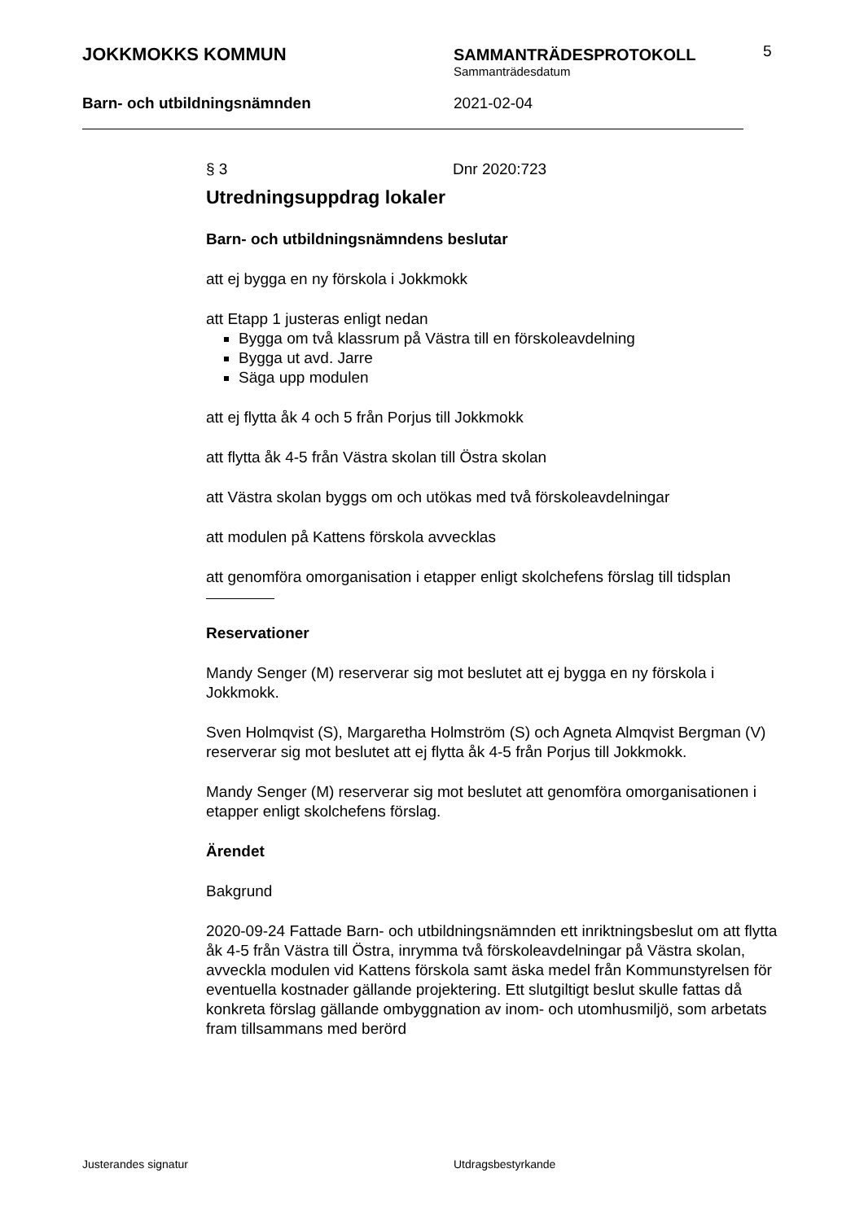JOKKMOKKS KOMMUN SAMMANTRÄDESPROTOKOLL
Sammanträdesdatum
5
Barn- och utbildningsnämnden 2021-02-04
§ 3 Dnr 2020:723
Utredningsuppdrag lokaler
Barn- och utbildningsnämndens beslutar
att ej bygga en ny förskola i Jokkmokk
att Etapp 1 justeras enligt nedan
Bygga om två klassrum på Västra till en förskoleavdelning
Bygga ut avd. Jarre
Säga upp modulen
att ej flytta åk 4 och 5 från Porjus till Jokkmokk
att flytta åk 4-5 från Västra skolan till Östra skolan
att Västra skolan byggs om och utökas med två förskoleavdelningar
att modulen på Kattens förskola avvecklas
att genomföra omorganisation i etapper enligt skolchefens förslag till tidsplan
Reservationer
Mandy Senger (M) reserverar sig mot beslutet att ej bygga en ny förskola i Jokkmokk.
Sven Holmqvist (S), Margaretha Holmström (S) och Agneta Almqvist Bergman (V) reserverar sig mot beslutet att ej flytta åk 4-5 från Porjus till Jokkmokk.
Mandy Senger (M) reserverar sig mot beslutet att genomföra omorganisationen i etapper enligt skolchefens förslag.
Ärendet
Bakgrund
2020-09-24 Fattade Barn- och utbildningsnämnden ett inriktningsbeslut om att flytta åk 4-5 från Västra till Östra, inrymma två förskoleavdelningar på Västra skolan, avveckla modulen vid Kattens förskola samt äska medel från Kommunstyrelsen för eventuella kostnader gällande projektering. Ett slutgiltigt beslut skulle fattas då konkreta förslag gällande ombyggnation av inom- och utomhusmiljö, som arbetats fram tillsammans med berörd
Justerandes signatur Utdragsbestyrkande